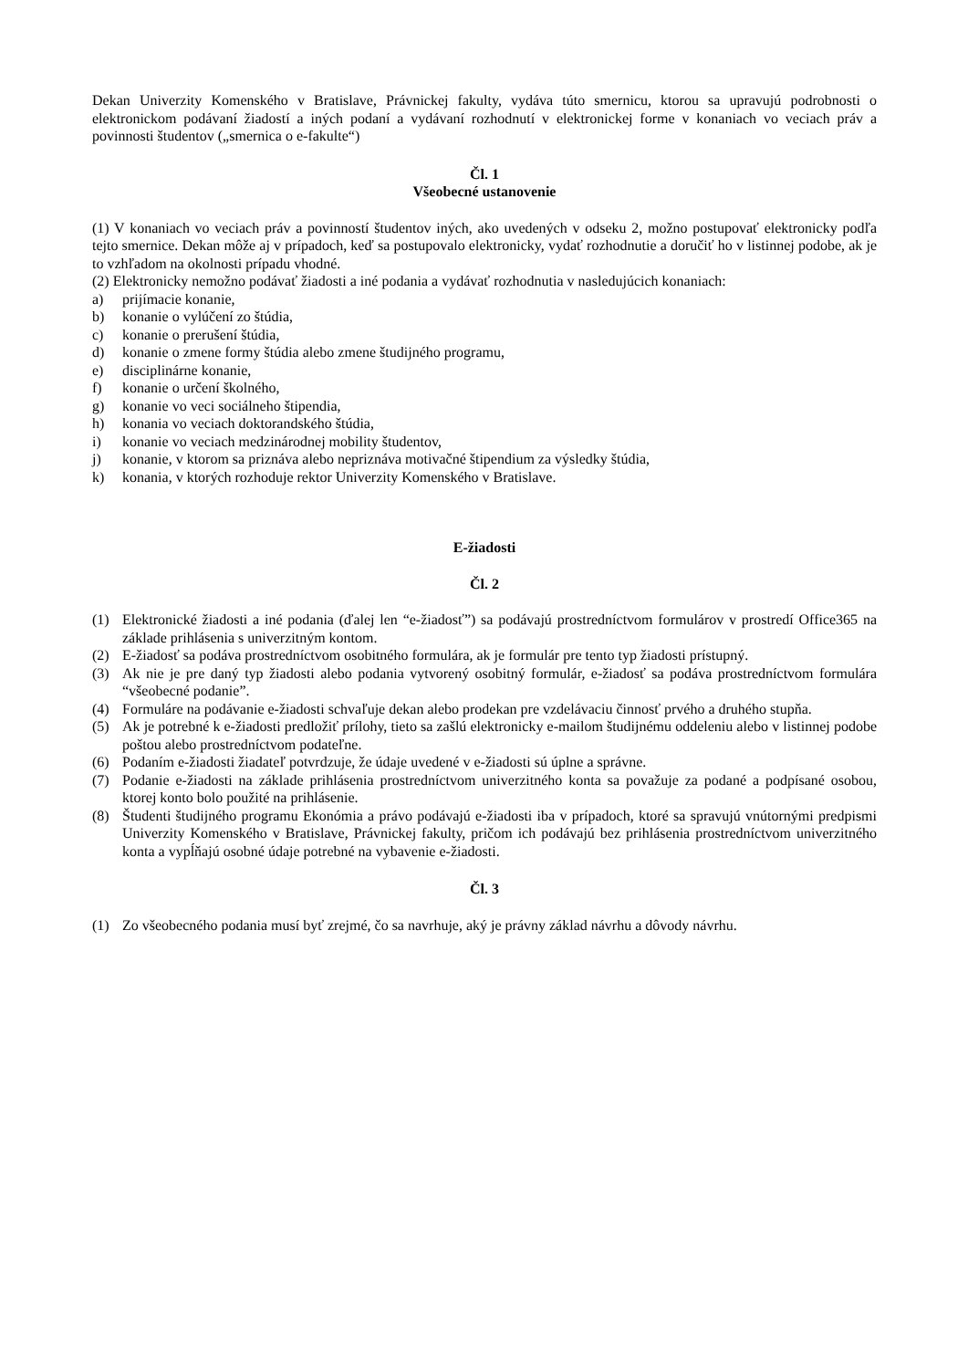Dekan Univerzity Komenského v Bratislave, Právnickej fakulty, vydáva túto smernicu, ktorou sa upravujú podrobnosti o elektronickom podávaní žiadostí a iných podaní a vydávaní rozhodnutí v elektronickej forme v konaniach vo veciach práv a povinnosti študentov („smernica o e-fakulte“)
Čl. 1
Všeobecné ustanovenie
(1) V konaniach vo veciach práv a povinností študentov iných, ako uvedených v odseku 2, možno postupovať elektronicky podľa tejto smernice. Dekan môže aj v prípadoch, keď sa postupovalo elektronicky, vydať rozhodnutie a doručiť ho v listinnej podobe, ak je to vzhľadom na okolnosti prípadu vhodné.
(2) Elektronicky nemožno podávať žiadosti a iné podania a vydávať rozhodnutia v nasledujúcich konaniach:
a) prijímacie konanie,
b) konanie o vylúčení zo štúdia,
c) konanie o prerušení štúdia,
d) konanie o zmene formy štúdia alebo zmene študijného programu,
e) disciplinárne konanie,
f) konanie o určení školného,
g) konanie vo veci sociálneho štipendia,
h) konania vo veciach doktorandského štúdia,
i) konanie vo veciach medzinárodnej mobility študentov,
j) konanie, v ktorom sa priznáva alebo nepriznáva motivačné štipendium za výsledky štúdia,
k) konania, v ktorých rozhoduje rektor Univerzity Komenského v Bratislave.
E-žiadosti
Čl. 2
(1) Elektronické žiadosti a iné podania (ďalej len “e-žiadosť”) sa podávajú prostredníctvom formulárov v prostredí Office365 na základe prihlásenia s univerzitným kontom.
(2) E-žiadosť sa podáva prostredníctvom osobitného formulára, ak je formulár pre tento typ žiadosti prístupný.
(3) Ak nie je pre daný typ žiadosti alebo podania vytvorený osobitný formulár, e-žiadosť sa podáva prostredníctvom formulára “všeobecné podanie”.
(4) Formuláre na podávanie e-žiadosti schvaľuje dekan alebo prodekan pre vzdelávaciu činnosť prvého a druhého stupňa.
(5) Ak je potrebné k e-žiadosti predložiť prílohy, tieto sa zašlú elektronicky e-mailom študijnému oddeleniu alebo v listinnej podobe poštou alebo prostredníctvom podateľne.
(6) Podaním e-žiadosti žiadateľ potvrdzuje, že údaje uvedené v e-žiadosti sú úplne a správne.
(7) Podanie e-žiadosti na základe prihlásenia prostredníctvom univerzitného konta sa považuje za podané a podpísané osobou, ktorej konto bolo použité na prihlásenie.
(8) Študenti študijného programu Ekonómia a právo podávajú e-žiadosti iba v prípadoch, ktoré sa spravujú vnútornými predpismi Univerzity Komenského v Bratislave, Právnickej fakulty, pričom ich podávajú bez prihlásenia prostredníctvom univerzitného konta a vypĺňajú osobné údaje potrebné na vybavenie e-žiadosti.
Čl. 3
(1) Zo všeobecného podania musí byť zrejmé, čo sa navrhuje, aký je právny základ návrhu a dôvody návrhu.